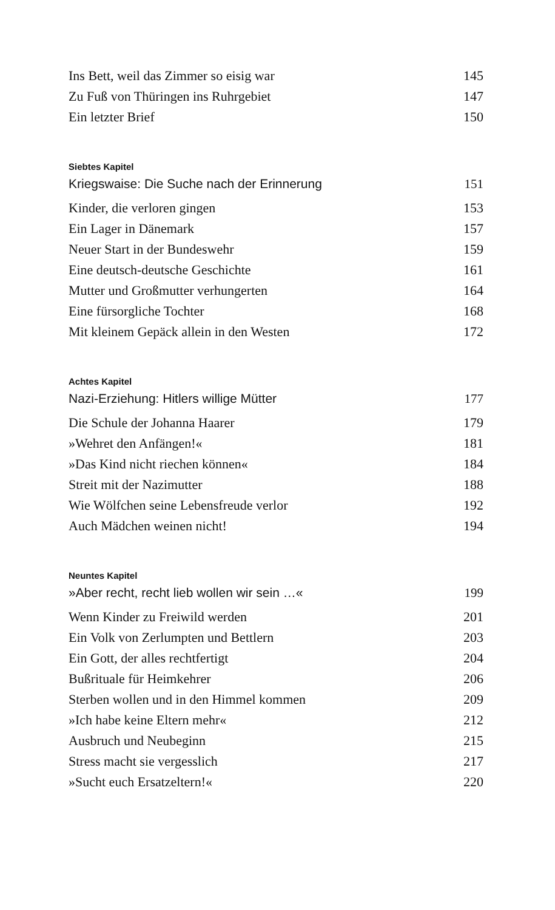Ins Bett, weil das Zimmer so eisig war 145
Zu Fuß von Thüringen ins Ruhrgebiet 147
Ein letzter Brief 150
Siebtes Kapitel
Kriegswaise: Die Suche nach der Erinnerung 151
Kinder, die verloren gingen 153
Ein Lager in Dänemark 157
Neuer Start in der Bundeswehr 159
Eine deutsch-deutsche Geschichte 161
Mutter und Großmutter verhungerten 164
Eine fürsorgliche Tochter 168
Mit kleinem Gepäck allein in den Westen 172
Achtes Kapitel
Nazi-Erziehung: Hitlers willige Mütter 177
Die Schule der Johanna Haarer 179
»Wehret den Anfängen!« 181
»Das Kind nicht riechen können« 184
Streit mit der Nazimutter 188
Wie Wölfchen seine Lebensfreude verlor 192
Auch Mädchen weinen nicht! 194
Neuntes Kapitel
»Aber recht, recht lieb wollen wir sein …« 199
Wenn Kinder zu Freiwild werden 201
Ein Volk von Zerlumpten und Bettlern 203
Ein Gott, der alles rechtfertigt 204
Bußrituale für Heimkehrer 206
Sterben wollen und in den Himmel kommen 209
»Ich habe keine Eltern mehr« 212
Ausbruch und Neubeginn 215
Stress macht sie vergesslich 217
»Sucht euch Ersatzeltern!« 220